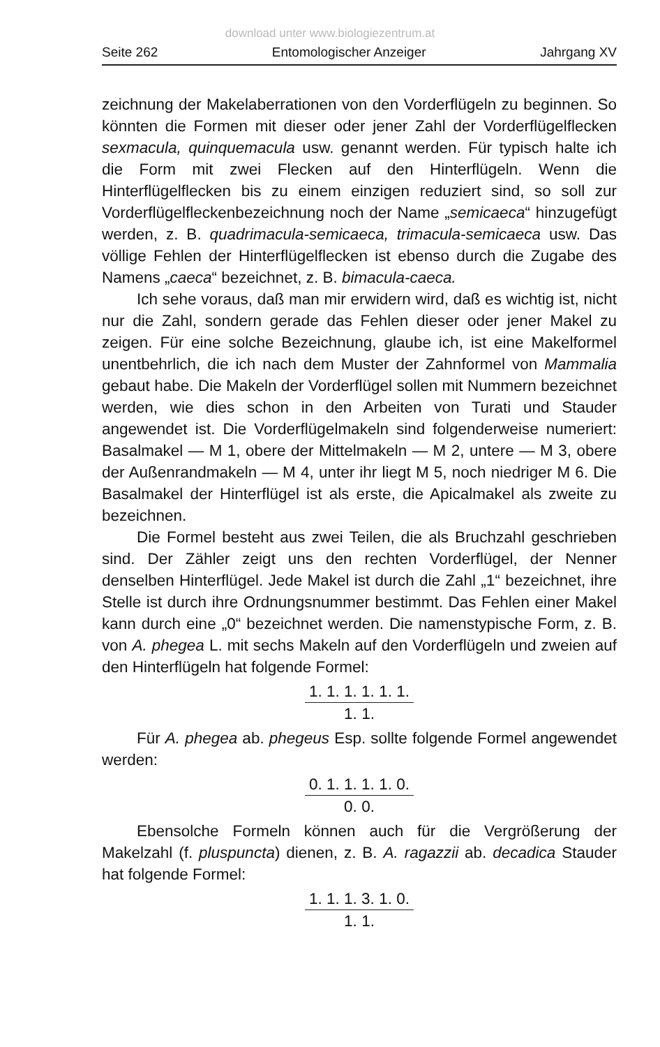download unter www.biologiezentrum.at
Seite 262 Entomologischer Anzeiger Jahrgang XV
zeichnung der Makelaberrationen von den Vorderflügeln zu beginnen. So könnten die Formen mit dieser oder jener Zahl der Vorderflügelflecken sexmacula, quinquemacula usw. genannt werden. Für typisch halte ich die Form mit zwei Flecken auf den Hinterflügeln. Wenn die Hinterflügelflecken bis zu einem einzigen reduziert sind, so soll zur Vorderflügelfleckenbezeichnung noch der Name „semicaeca“ hinzugefügt werden, z. B. quadrimacula-semicaeca, trimacula-semicaeca usw. Das völlige Fehlen der Hinterflügelflecken ist ebenso durch die Zugabe des Namens „caeca“ bezeichnet, z. B. bimacula-caeca.
Ich sehe voraus, daß man mir erwidern wird, daß es wichtig ist, nicht nur die Zahl, sondern gerade das Fehlen dieser oder jener Makel zu zeigen. Für eine solche Bezeichnung, glaube ich, ist eine Makelformel unentbehrlich, die ich nach dem Muster der Zahnformel von Mammalia gebaut habe. Die Makeln der Vorderflügel sollen mit Nummern bezeichnet werden, wie dies schon in den Arbeiten von Turati und Stauder angewendet ist. Die Vorderflügelmakeln sind folgenderweise numeriert: Basalmakel — M 1, obere der Mittelmakeln — M 2, untere — M 3, obere der Außenrandmakeln — M 4, unter ihr liegt M 5, noch niedriger M 6. Die Basalmakel der Hinterflügel ist als erste, die Apicalmakel als zweite zu bezeichnen.
Die Formel besteht aus zwei Teilen, die als Bruchzahl geschrieben sind. Der Zähler zeigt uns den rechten Vorderflügel, der Nenner denselben Hinterflügel. Jede Makel ist durch die Zahl „1“ bezeichnet, ihre Stelle ist durch ihre Ordnungsnummer bestimmt. Das Fehlen einer Makel kann durch eine „0“ bezeichnet werden. Die namenstypische Form, z. B. von A. phegea L. mit sechs Makeln auf den Vorderflügeln und zweien auf den Hinterflügeln hat folgende Formel:
1. 1. 1. 1. 1. 1.
1. 1.
Für A. phegea ab. phegeus Esp. sollte folgende Formel angewendet werden:
0. 1. 1. 1. 1. 0.
0. 0.
Ebensolche Formeln können auch für die Vergrößerung der Makelzahl (f. pluspuncta) dienen, z. B. A. ragazzii ab. decadica Stauder hat folgende Formel:
1. 1. 1. 3. 1. 0.
1. 1.